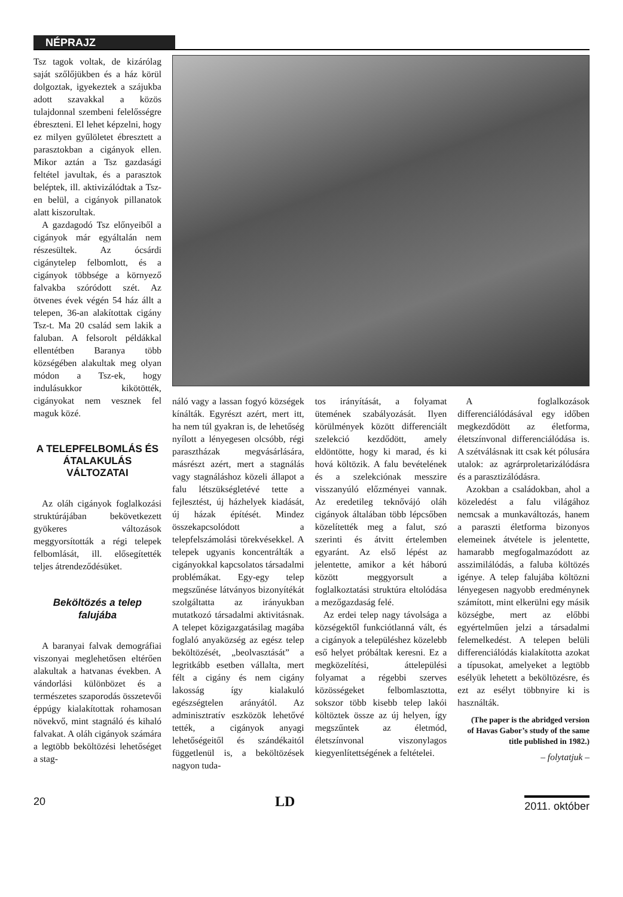NÉPRAJZ
Tsz tagok voltak, de kizárólag saját szőlőjükben és a ház körül dolgoztak, igyekeztek a szájukba adott szavakkal a közös tulajdonnal szembeni felelősségre ébreszteni. El lehet képzelni, hogy ez milyen gyűlöletet ébresztett a parasztokban a cigányok ellen. Mikor aztán a Tsz gazdasági feltétel javultak, és a parasztok beléptek, ill. aktivizálódtak a Tsz-en belül, a cigányok pillanatok alatt kiszorultak.
A gazdagodó Tsz előnyeiből a cigányok már egyáltalán nem részesültek. Az ócsárdi cigánytelep felbomlott, és a cigányok többsége a környező falvakba szóródott szét. Az ötvenes évek végén 54 ház állt a telepen, 36-an alakítottak cigány Tsz-t. Ma 20 család sem lakik a faluban. A felsorolt példákkal ellentétben Baranya több községében alakultak meg olyan módon a Tsz-ek, hogy indulásukkor kikötötték, cigányokat nem vesznek fel maguk közé.
A TELEPFELBOMLÁS ÉS ÁTALAKULÁS VÁLTOZATAI
Az oláh cigányok foglalkozási struktúrájában bekövetkezett gyökeres változások meggyorsították a régi telepek felbomlását, ill. elősegítették teljes átrendeződésüket.
Beköltözés a telep falujába
A baranyai falvak demográfiai viszonyai meglehetősen eltérően alakultak a hatvanas években. A vándorlási különbözet és a természetes szaporodás összetevői éppúgy kialakítottak rohamosan növekvő, mint stagnáló és kihaló falvakat. A oláh cigányok számára a legtöbb beköltözési lehetőséget a stag-
náló vagy a lassan fogyó községek kínálták. Egyrészt azért, mert itt, ha nem túl gyakran is, de lehetőség nyílott a lényegesen olcsóbb, régi parasztházak megvásárlására, másrészt azért, mert a stagnálás vagy stagnáláshoz közeli állapot a falu létszükségletévé tette a fejlesztést, új házhelyek kiadását, új házak építését. Mindez összekapcsolódott a telepfelszámolási törekvésekkel. A telepek ugyanis koncentrálták a cigányokkal kapcsolatos társadalmi problémákat. Egy-egy telep megszűnése látványos bizonyítékát szolgáltatta az irányukban mutatkozó társadalmi aktivitásnak. A telepet közigazgatásilag magába foglaló anyaközség az egész telep beköltözését, „beolvasztását” a legritkább esetben vállalta, mert félt a cigány és nem cigány lakosság így kialakuló egészségtelen arányától. Az adminisztratív eszközök lehetővé tették, a cigányok anyagi lehetőségeitől és szándékaitól függetlenül is, a beköltözések nagyon tuda-
tos irányítását, a folyamat ütemének szabályozását. Ilyen körülmények között differenciált szelekció kezdődött, amely eldöntötte, hogy ki marad, és ki hová költözik. A falu bevételének és a szelekciónak messzire visszanyúló előzményei vannak. Az eredetileg teknővájó oláh cigányok általában több lépcsőben közelítették meg a falut, szó szerinti és átvitt értelemben egyaránt. Az első lépést az jelentette, amikor a két háború között meggyorsult a foglalkoztatási struktúra eltolódása a mezőgazdaság felé.
Az erdei telep nagy távolsága a községektől funkciótlanná vált, és a cigányok a településhez közelebb eső helyet próbáltak keresni. Ez a megközelítési, áttelepülési folyamat a régebbi szerves közösségeket felbomlasztotta, sokszor több kisebb telep lakói költöztek össze az új helyen, így megszűntek az életmód, életszínvonal viszonylagos kiegyenlítettségének a feltételei.
A foglalkozások differenciálódásával egy időben megkezdődött az életforma, életszínvonal differenciálódása is. A szétválásnak itt csak két pólusára utalok: az agrárproletarizálódásra és a parasztizálódásra.
Azokban a családokban, ahol a közeledést a falu világához nemcsak a munkaváltozás, hanem a paraszti életforma bizonyos elemeinek átvétele is jelentette, hamarabb megfogalmazódott az asszimilálódás, a faluba költözés igénye. A telep falujába költözni lényegesen nagyobb eredménynek számított, mint elkerülni egy másik községbe, mert az előbbi egyértelműen jelzi a társadalmi felemelkedést. A telepen belüli differenciálódás kialakította azokat a típusokat, amelyeket a legtöbb esélyük lehetett a beköltözésre, és ezt az esélyt többnyire ki is használták.
(The paper is the abridged version of Havas Gabor’s study of the same title published in 1982.)
– folytatjuk –
20 LD 2011. október